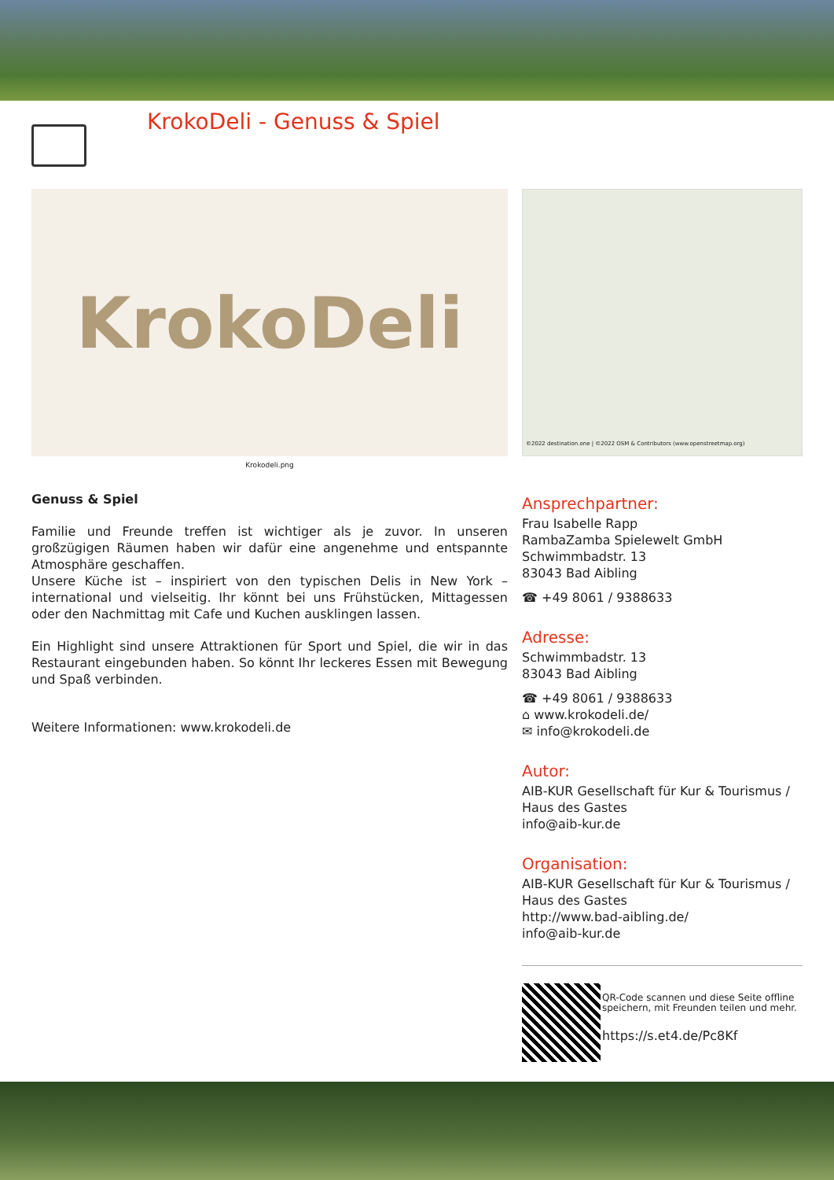KrokoDeli - Genuss & Spiel
KrokoDeli
Krokodeli.png
Genuss & Spiel
Familie und Freunde treffen ist wichtiger als je zuvor. In unseren großzügigen Räumen haben wir dafür eine angenehme und entspannte Atmosphäre geschaffen.
Unsere Küche ist – inspiriert von den typischen Delis in New York – international und vielseitig. Ihr könnt bei uns Frühstücken, Mittagessen oder den Nachmittag mit Cafe und Kuchen ausklingen lassen.
Ein Highlight sind unsere Attraktionen für Sport und Spiel, die wir in das Restaurant eingebunden haben. So könnt Ihr leckeres Essen mit Bewegung und Spaß verbinden.
Weitere Informationen: www.krokodeli.de
©2022 destination.one | ©2022 OSM & Contributors (www.openstreetmap.org)
Ansprechpartner:
Frau Isabelle Rapp
RambaZamba Spielewelt GmbH
Schwimmbadstr. 13
83043 Bad Aibling
☎ +49 8061 / 9388633
Adresse:
Schwimmbadstr. 13
83043 Bad Aibling
☎ +49 8061 / 9388633
⌂ www.krokodeli.de/
✉ info@krokodeli.de
Autor:
AIB-KUR Gesellschaft für Kur & Tourismus / Haus des Gastes
info@aib-kur.de
Organisation:
AIB-KUR Gesellschaft für Kur & Tourismus / Haus des Gastes
http://www.bad-aibling.de/
info@aib-kur.de
QR-Code scannen und diese Seite offline speichern, mit Freunden teilen und mehr.
https://s.et4.de/Pc8Kf